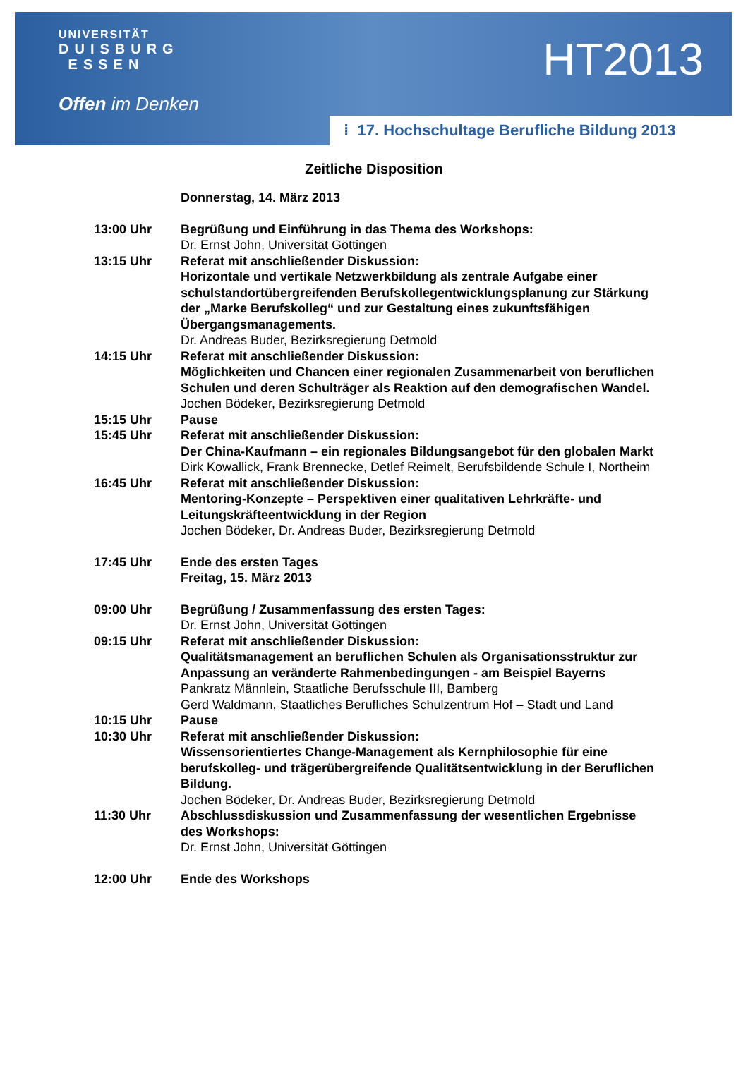UNIVERSITÄT
DUISBURG
ESSEN
Offen im Denken
HT2013
⁞ 17. Hochschultage Berufliche Bildung 2013
Zeitliche Disposition
| | Donnerstag, 14. März 2013 |
| 13:00 Uhr | Begrüßung und Einführung in das Thema des Workshops: Dr. Ernst John, Universität Göttingen |
| 13:15 Uhr | Referat mit anschließender Diskussion: Horizontale und vertikale Netzwerkbildung als zentrale Aufgabe einer schulstandortübergreifenden Berufskollegentwicklungsplanung zur Stärkung der „Marke Berufskolleg“ und zur Gestaltung eines zukunftsfähigen Übergangsmanagements. Dr. Andreas Buder, Bezirksregierung Detmold |
| 14:15 Uhr | Referat mit anschließender Diskussion: Möglichkeiten und Chancen einer regionalen Zusammenarbeit von beruflichen Schulen und deren Schulträger als Reaktion auf den demografischen Wandel. Jochen Bödeker, Bezirksregierung Detmold |
| 15:15 Uhr | Pause |
| 15:45 Uhr | Referat mit anschließender Diskussion: Der China-Kaufmann – ein regionales Bildungsangebot für den globalen Markt Dirk Kowallick, Frank Brennecke, Detlef Reimelt, Berufsbildende Schule I, Northeim |
| 16:45 Uhr | Referat mit anschließender Diskussion: Mentoring-Konzepte – Perspektiven einer qualitativen Lehrkräfte- und Leitungskräfteentwicklung in der Region Jochen Bödeker, Dr. Andreas Buder, Bezirksregierung Detmold |
| 17:45 Uhr | Ende des ersten Tages Freitag, 15. März 2013 |
| 09:00 Uhr | Begrüßung / Zusammenfassung des ersten Tages: Dr. Ernst John, Universität Göttingen |
| 09:15 Uhr | Referat mit anschließender Diskussion: Qualitätsmanagement an beruflichen Schulen als Organisationsstruktur zur Anpassung an veränderte Rahmenbedingungen - am Beispiel Bayerns Pankratz Männlein, Staatliche Berufsschule III, Bamberg Gerd Waldmann, Staatliches Berufliches Schulzentrum Hof – Stadt und Land |
| 10:15 Uhr | Pause |
| 10:30 Uhr | Referat mit anschließender Diskussion: Wissensorientiertes Change-Management als Kernphilosophie für eine berufskolleg- und trägerübergreifende Qualitätsentwicklung in der Beruflichen Bildung. Jochen Bödeker, Dr. Andreas Buder, Bezirksregierung Detmold |
| 11:30 Uhr | Abschlussdiskussion und Zusammenfassung der wesentlichen Ergebnisse des Workshops: Dr. Ernst John, Universität Göttingen |
| 12:00 Uhr | Ende des Workshops |